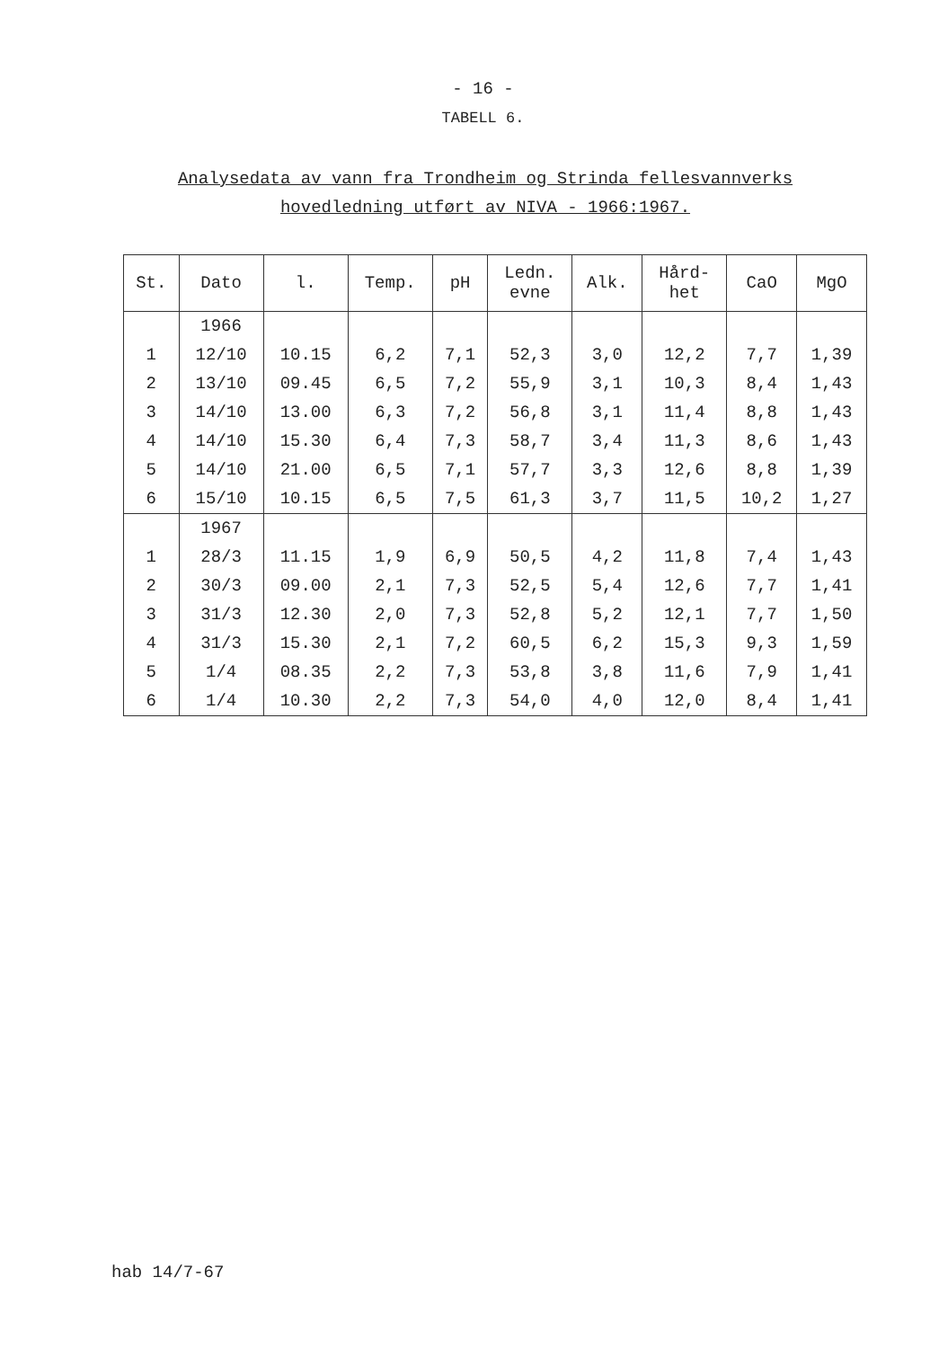- 16 -
TABELL 6.
Analysedata av vann fra Trondheim og Strinda fellesvannverks
hovedledning utført av NIVA - 1966:1967.
| St. | Dato | l. | Temp. | pH | Ledn. evne | Alk. | Hård- het | CaO | MgO |
| --- | --- | --- | --- | --- | --- | --- | --- | --- | --- |
| | 1966 | | | | | | | | |
| 1 | 12/10 | 10.15 | 6,2 | 7,1 | 52,3 | 3,0 | 12,2 | 7,7 | 1,39 |
| 2 | 13/10 | 09.45 | 6,5 | 7,2 | 55,9 | 3,1 | 10,3 | 8,4 | 1,43 |
| 3 | 14/10 | 13.00 | 6,3 | 7,2 | 56,8 | 3,1 | 11,4 | 8,8 | 1,43 |
| 4 | 14/10 | 15.30 | 6,4 | 7,3 | 58,7 | 3,4 | 11,3 | 8,6 | 1,43 |
| 5 | 14/10 | 21.00 | 6,5 | 7,1 | 57,7 | 3,3 | 12,6 | 8,8 | 1,39 |
| 6 | 15/10 | 10.15 | 6,5 | 7,5 | 61,3 | 3,7 | 11,5 | 10,2 | 1,27 |
| | 1967 | | | | | | | | |
| 1 | 28/3 | 11.15 | 1,9 | 6,9 | 50,5 | 4,2 | 11,8 | 7,4 | 1,43 |
| 2 | 30/3 | 09.00 | 2,1 | 7,3 | 52,5 | 5,4 | 12,6 | 7,7 | 1,41 |
| 3 | 31/3 | 12.30 | 2,0 | 7,3 | 52,8 | 5,2 | 12,1 | 7,7 | 1,50 |
| 4 | 31/3 | 15.30 | 2,1 | 7,2 | 60,5 | 6,2 | 15,3 | 9,3 | 1,59 |
| 5 | 1/4 | 08.35 | 2,2 | 7,3 | 53,8 | 3,8 | 11,6 | 7,9 | 1,41 |
| 6 | 1/4 | 10.30 | 2,2 | 7,3 | 54,0 | 4,0 | 12,0 | 8,4 | 1,41 |
hab 14/7-67